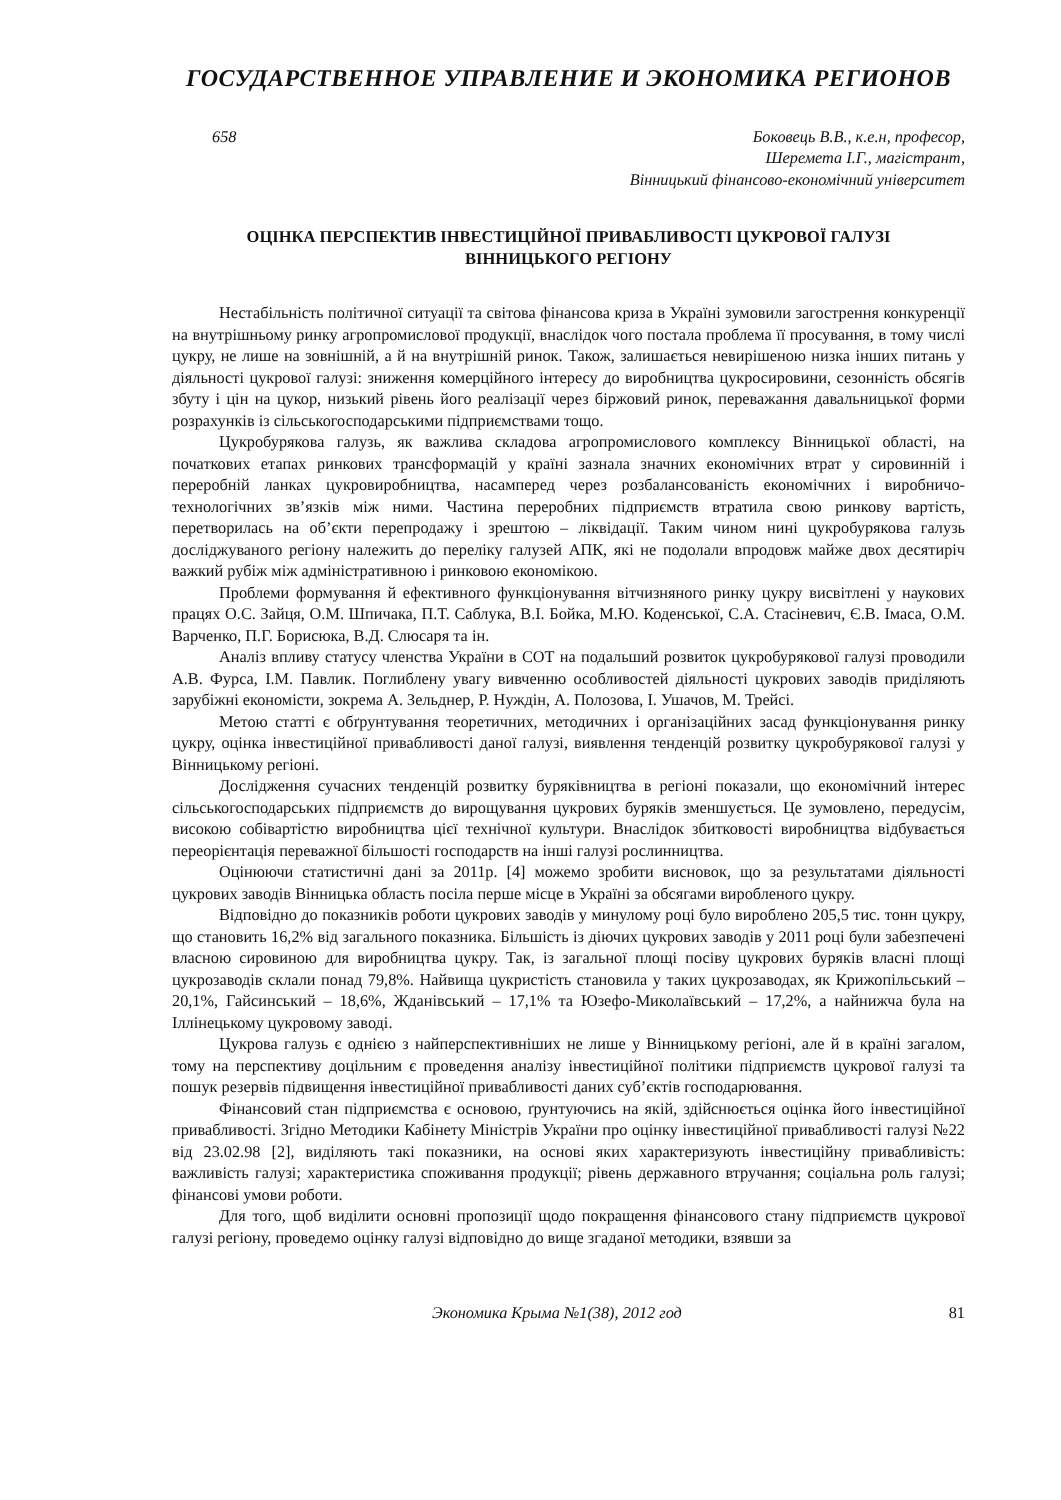ГОСУДАРСТВЕННОЕ УПРАВЛЕНИЕ И ЭКОНОМИКА РЕГИОНОВ
658 Боковець В.В., к.е.н, професор,
Шеремета І.Г., магістрант,
Вінницький фінансово-економічний університет
ОЦІНКА ПЕРСПЕКТИВ ІНВЕСТИЦІЙНОЇ ПРИВАБЛИВОСТІ ЦУКРОВОЇ ГАЛУЗІ
ВІННИЦЬКОГО РЕГІОНУ
Нестабільність політичної ситуації та світова фінансова криза в Україні зумовили загострення конкуренції на внутрішньому ринку агропромислової продукції, внаслідок чого постала проблема її просування, в тому числі цукру, не лише на зовнішній, а й на внутрішній ринок. Також, залишається невирішеною низка інших питань у діяльності цукрової галузі: зниження комерційного інтересу до виробництва цукросировини, сезонність обсягів збуту і цін на цукор, низький рівень його реалізації через біржовий ринок, переважання давальницької форми розрахунків із сільськогосподарськими підприємствами тощо.
Цукробурякова галузь, як важлива складова агропромислового комплексу Вінницької області, на початкових етапах ринкових трансформацій у країні зазнала значних економічних втрат у сировинній і переробній ланках цукровиробництва, насамперед через розбалансованість економічних і виробничо-технологічних зв’язків між ними. Частина переробних підприємств втратила свою ринкову вартість, перетворилась на об’єкти перепродажу і зрештою – ліквідації. Таким чином нині цукробурякова галузь досліджуваного регіону належить до переліку галузей АПК, які не подолали впродовж майже двох десятиріч важкий рубіж між адміністративною і ринковою економікою.
Проблеми формування й ефективного функціонування вітчизняного ринку цукру висвітлені у наукових працях О.С. Зайця, О.М. Шпичака, П.Т. Саблука, В.І. Бойка, М.Ю. Коденської, С.А. Стасіневич, Є.В. Імаса, О.М. Варченко, П.Г. Борисюка, В.Д. Слюсаря та ін.
Аналіз впливу статусу членства України в СОТ на подальший розвиток цукробурякової галузі проводили А.В. Фурса, І.М. Павлик. Поглиблену увагу вивченню особливостей діяльності цукрових заводів приділяють зарубіжні економісти, зокрема А. Зельднер, Р. Нуждін, А. Полозова, І. Ушачов, М. Трейсі.
Метою статті є обґрунтування теоретичних, методичних і організаційних засад функціонування ринку цукру, оцінка інвестиційної привабливості даної галузі, виявлення тенденцій розвитку цукробурякової галузі у Вінницькому регіоні.
Дослідження сучасних тенденцій розвитку буряківництва в регіоні показали, що економічний інтерес сільськогосподарських підприємств до вирощування цукрових буряків зменшується. Це зумовлено, передусім, високою собівартістю виробництва цієї технічної культури. Внаслідок збитковості виробництва відбувається переорієнтація переважної більшості господарств на інші галузі рослинництва.
Оцінюючи статистичні дані за 2011р. [4] можемо зробити висновок, що за результатами діяльності цукрових заводів Вінницька область посіла перше місце в Україні за обсягами виробленого цукру.
Відповідно до показників роботи цукрових заводів у минулому році було вироблено 205,5 тис. тонн цукру, що становить 16,2% від загального показника. Більшість із діючих цукрових заводів у 2011 році були забезпечені власною сировиною для виробництва цукру. Так, із загальної площі посіву цукрових буряків власні площі цукрозаводів склали понад 79,8%. Найвища цукристість становила у таких цукрозаводах, як Крижопільський – 20,1%, Гайсинський – 18,6%, Жданівський – 17,1% та Юзефо-Миколаївський – 17,2%, а найнижча була на Іллінецькому цукровому заводі.
Цукрова галузь є однією з найперспективніших не лише у Вінницькому регіоні, але й в країні загалом, тому на перспективу доцільним є проведення аналізу інвестиційної політики підприємств цукрової галузі та пошук резервів підвищення інвестиційної привабливості даних суб’єктів господарювання.
Фінансовий стан підприємства є основою, ґрунтуючись на якій, здійснюється оцінка його інвестиційної привабливості. Згідно Методики Кабінету Міністрів України про оцінку інвестиційної привабливості галузі №22 від 23.02.98 [2], виділяють такі показники, на основі яких характеризують інвестиційну привабливість: важливість галузі; характеристика споживання продукції; рівень державного втручання; соціальна роль галузі; фінансові умови роботи.
Для того, щоб виділити основні пропозиції щодо покращення фінансового стану підприємств цукрової галузі регіону, проведемо оцінку галузі відповідно до вище згаданої методики, взявши за
Экономика Крыма №1(38), 2012 год 81